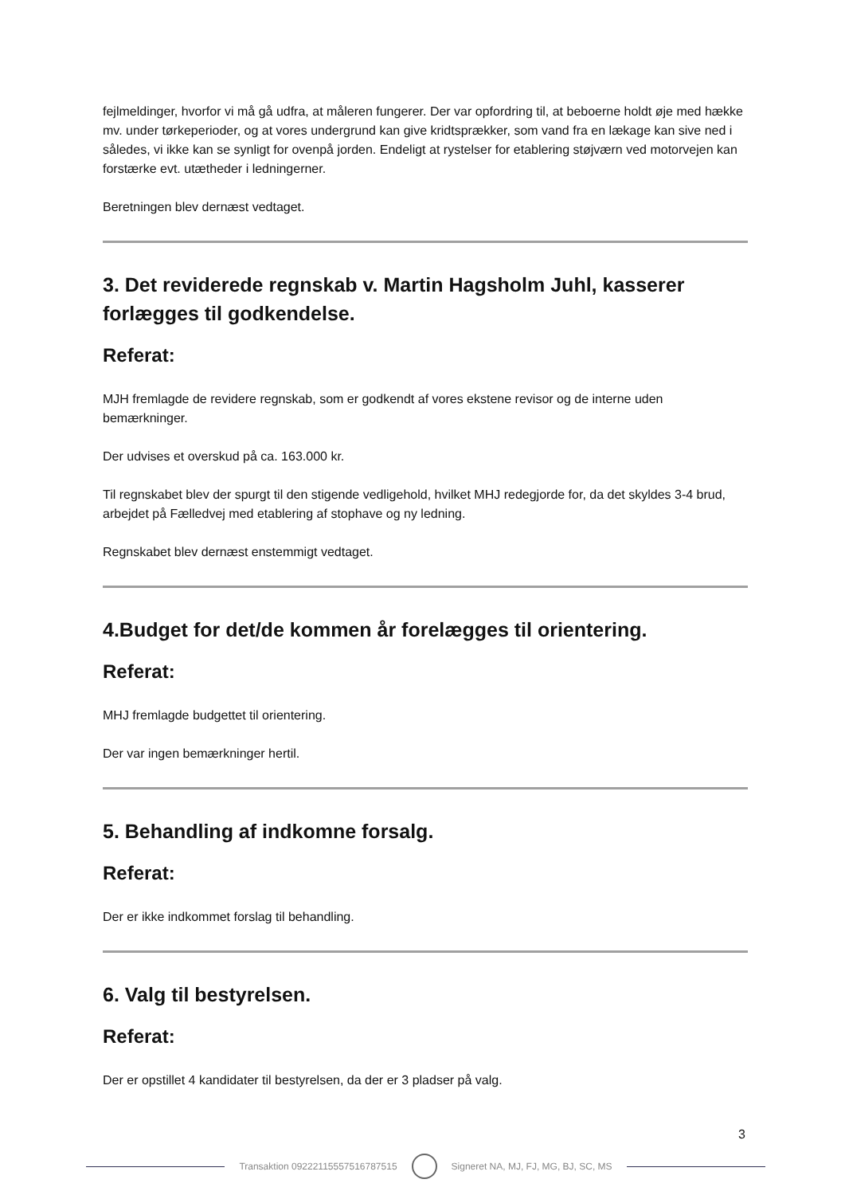fejlmeldinger, hvorfor vi må gå udfra, at måleren fungerer. Der var opfordring til, at beboerne holdt øje med hække mv. under tørkeperioder, og at vores undergrund kan give kridtsprækker, som vand fra en lækage kan sive ned i således, vi ikke kan se synligt for ovenpå jorden. Endeligt at rystelser for etablering støjværn ved motorvejen kan forstærke evt. utætheder i ledningerner.
Beretningen blev dernæst vedtaget.
3. Det reviderede regnskab v. Martin Hagsholm Juhl, kasserer forlægges til godkendelse.
Referat:
MJH fremlagde de revidere regnskab, som er godkendt af vores ekstene revisor og de interne uden bemærkninger.
Der udvises et overskud på ca. 163.000 kr.
Til regnskabet blev der spurgt til den stigende vedligehold, hvilket MHJ redegjorde for, da det skyldes 3-4 brud, arbejdet på Fælledvej med etablering af stophave og ny ledning.
Regnskabet blev dernæst enstemmigt vedtaget.
4.Budget for det/de kommen år forelægges til orientering.
Referat:
MHJ fremlagde budgettet til orientering.
Der var ingen bemærkninger hertil.
5. Behandling af indkomne forsalg.
Referat:
Der er ikke indkommet forslag til behandling.
6. Valg til bestyrelsen.
Referat:
Der er opstillet 4 kandidater til bestyrelsen, da der er 3 pladser på valg.
3
Transaktion 09222115557516787515
Signeret NA, MJ, FJ, MG, BJ, SC, MS